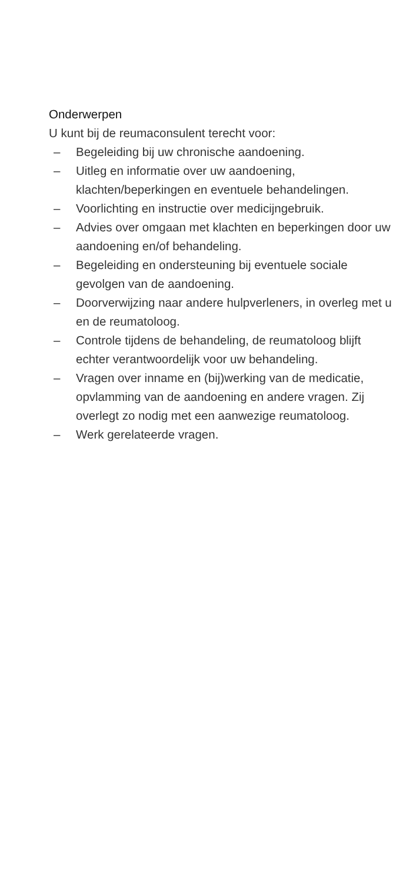Onderwerpen
U kunt bij de reumaconsulent terecht voor:
– Begeleiding bij uw chronische aandoening.
– Uitleg en informatie over uw aandoening, klachten/beperkingen en eventuele behandelingen.
– Voorlichting en instructie over medicijngebruik.
– Advies over omgaan met klachten en beperkingen door uw aandoening en/of behandeling.
– Begeleiding en ondersteuning bij eventuele sociale gevolgen van de aandoening.
– Doorverwijzing naar andere hulpverleners, in overleg met u en de reumatoloog.
– Controle tijdens de behandeling, de reumatoloog blijft echter verantwoordelijk voor uw behandeling.
– Vragen over inname en (bij)werking van de medicatie, opvlamming van de aandoening en andere vragen. Zij overlegt zo nodig met een aanwezige reumatoloog.
– Werk gerelateerde vragen.